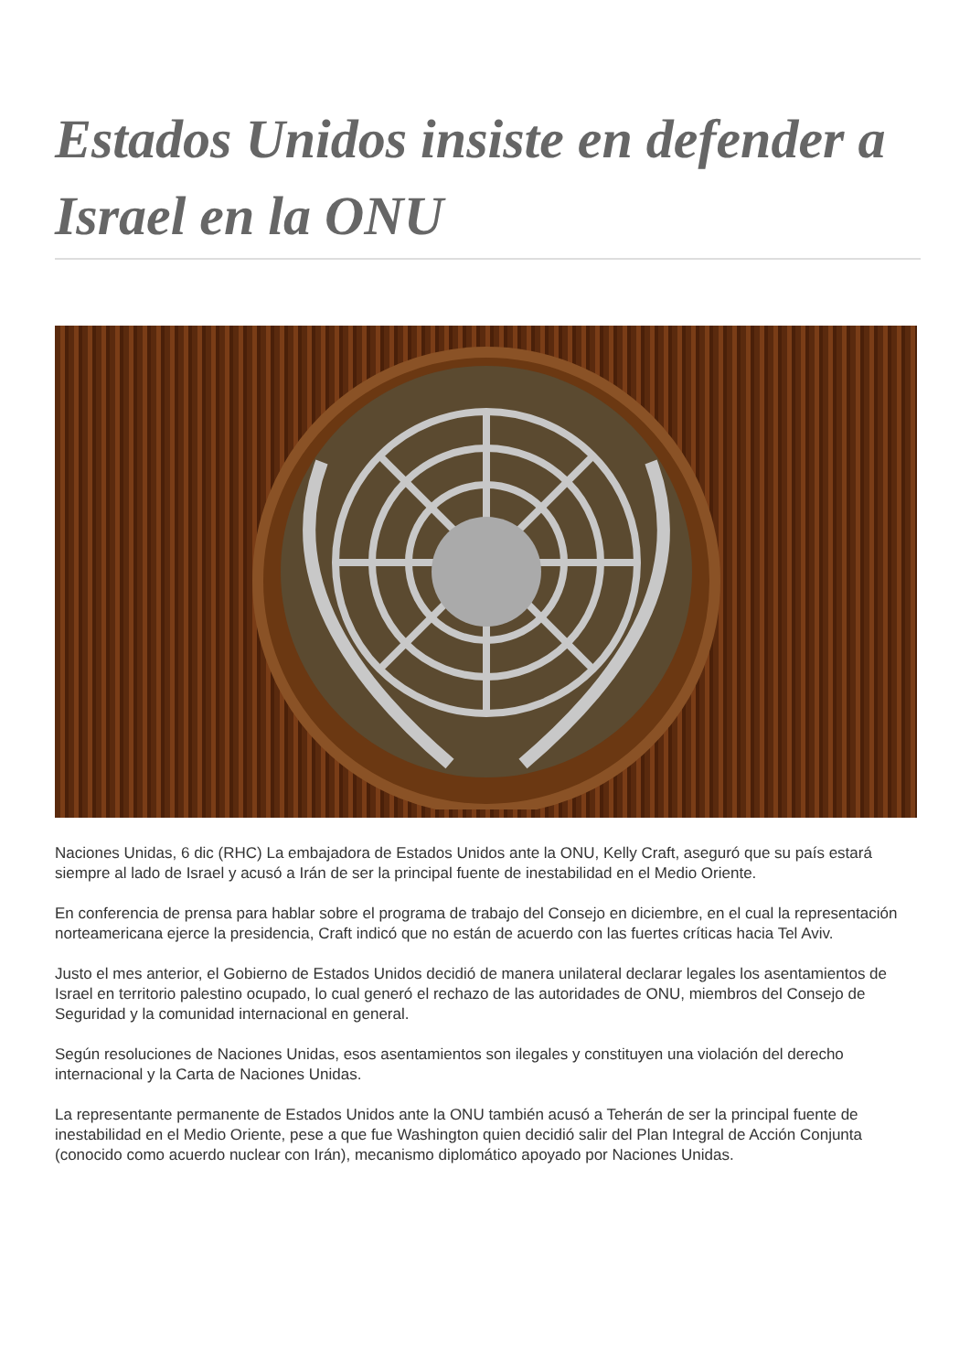Estados Unidos insiste en defender a Israel en la ONU
Naciones Unidas, 6 dic (RHC) La embajadora de Estados Unidos ante la ONU, Kelly Craft, aseguró que su país estará siempre al lado de Israel y acusó a Irán de ser la principal fuente de inestabilidad en el Medio Oriente.
En conferencia de prensa para hablar sobre el programa de trabajo del Consejo en diciembre, en el cual la representación norteamericana ejerce la presidencia, Craft indicó que no están de acuerdo con las fuertes críticas hacia Tel Aviv.
Justo el mes anterior, el Gobierno de Estados Unidos decidió de manera unilateral declarar legales los asentamientos de Israel en territorio palestino ocupado, lo cual generó el rechazo de las autoridades de ONU, miembros del Consejo de Seguridad y la comunidad internacional en general.
Según resoluciones de Naciones Unidas, esos asentamientos son ilegales y constituyen una violación del derecho internacional y la Carta de Naciones Unidas.
La representante permanente de Estados Unidos ante la ONU también acusó a Teherán de ser la principal fuente de inestabilidad en el Medio Oriente, pese a que fue Washington quien decidió salir del Plan Integral de Acción Conjunta (conocido como acuerdo nuclear con Irán), mecanismo diplomático apoyado por Naciones Unidas.